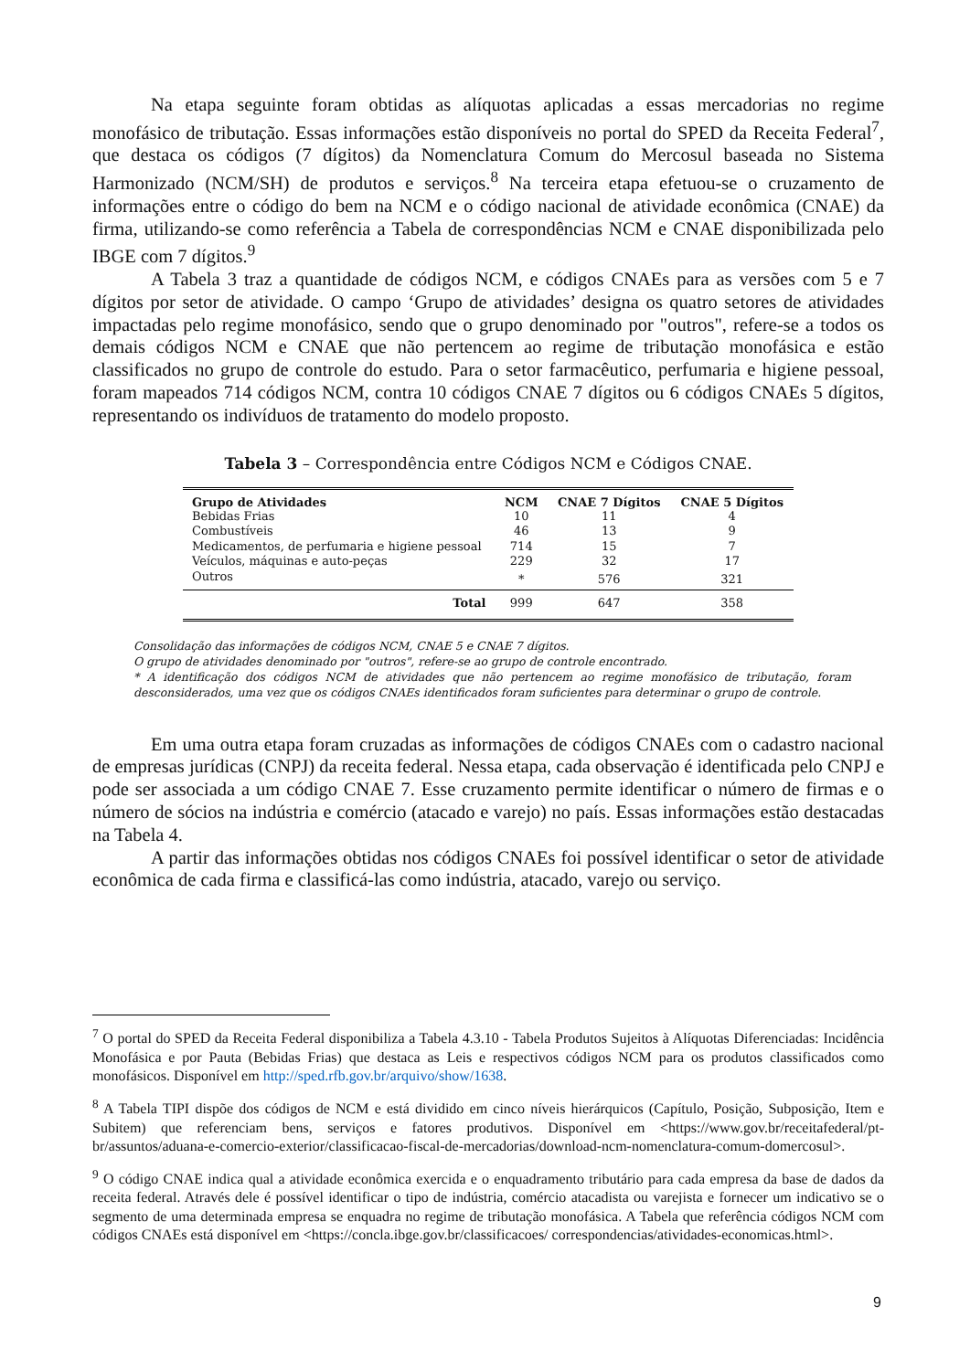Na etapa seguinte foram obtidas as alíquotas aplicadas a essas mercadorias no regime monofásico de tributação. Essas informações estão disponíveis no portal do SPED da Receita Federal<sup>7</sup>, que destaca os códigos (7 dígitos) da Nomenclatura Comum do Mercosul baseada no Sistema Harmonizado (NCM/SH) de produtos e serviços.<sup>8</sup> Na terceira etapa efetuou-se o cruzamento de informações entre o código do bem na NCM e o código nacional de atividade econômica (CNAE) da firma, utilizando-se como referência a Tabela de correspondências NCM e CNAE disponibilizada pelo IBGE com 7 dígitos.<sup>9</sup>
A Tabela 3 traz a quantidade de códigos NCM, e códigos CNAEs para as versões com 5 e 7 dígitos por setor de atividade. O campo ‘Grupo de atividades’ designa os quatro setores de atividades impactadas pelo regime monofásico, sendo que o grupo denominado por "outros", refere-se a todos os demais códigos NCM e CNAE que não pertencem ao regime de tributação monofásica e estão classificados no grupo de controle do estudo. Para o setor farmacêutico, perfumaria e higiene pessoal, foram mapeados 714 códigos NCM, contra 10 códigos CNAE 7 dígitos ou 6 códigos CNAEs 5 dígitos, representando os indivíduos de tratamento do modelo proposto.
Tabela 3 – Correspondência entre Códigos NCM e Códigos CNAE.
| Grupo de Atividades | NCM | CNAE 7 Dígitos | CNAE 5 Dígitos |
| --- | --- | --- | --- |
| Bebidas Frias | 10 | 11 | 4 |
| Combustíveis | 46 | 13 | 9 |
| Medicamentos, de perfumaria e higiene pessoal | 714 | 15 | 7 |
| Veículos, máquinas e auto-peças | 229 | 32 | 17 |
| Outros | * | 576 | 321 |
| Total | 999 | 647 | 358 |
Consolidação das informações de códigos NCM, CNAE 5 e CNAE 7 dígitos.
O grupo de atividades denominado por "outros", refere-se ao grupo de controle encontrado.
* A identificação dos códigos NCM de atividades que não pertencem ao regime monofásico de tributação, foram desconsiderados, uma vez que os códigos CNAEs identificados foram suficientes para determinar o grupo de controle.
Em uma outra etapa foram cruzadas as informações de códigos CNAEs com o cadastro nacional de empresas jurídicas (CNPJ) da receita federal. Nessa etapa, cada observação é identificada pelo CNPJ e pode ser associada a um código CNAE 7. Esse cruzamento permite identificar o número de firmas e o número de sócios na indústria e comércio (atacado e varejo) no país. Essas informações estão destacadas na Tabela 4.
A partir das informações obtidas nos códigos CNAEs foi possível identificar o setor de atividade econômica de cada firma e classificá-las como indústria, atacado, varejo ou serviço.
<sup>7</sup> O portal do SPED da Receita Federal disponibiliza a Tabela 4.3.10 - Tabela Produtos Sujeitos à Alíquotas Diferenciadas: Incidência Monofásica e por Pauta (Bebidas Frias) que destaca as Leis e respectivos códigos NCM para os produtos classificados como monofásicos. Disponível em http://sped.rfb.gov.br/arquivo/show/1638.
<sup>8</sup> A Tabela TIPI dispõe dos códigos de NCM e está dividido em cinco níveis hierárquicos (Capítulo, Posição, Subposição, Item e Subitem) que referenciam bens, serviços e fatores produtivos. Disponível em <https://www.gov.br/receitafederal/pt-br/assuntos/aduana-e-comercio-exterior/classificacao-fiscal-de-mercadorias/download-ncm-nomenclatura-comum-domercosul>.
<sup>9</sup> O código CNAE indica qual a atividade econômica exercida e o enquadramento tributário para cada empresa da base de dados da receita federal. Através dele é possível identificar o tipo de indústria, comércio atacadista ou varejista e fornecer um indicativo se o segmento de uma determinada empresa se enquadra no regime de tributação monofásica. A Tabela que referência códigos NCM com códigos CNAEs está disponível em <https://concla.ibge.gov.br/classificacoes/ correspondencias/atividades-economicas.html>.
9